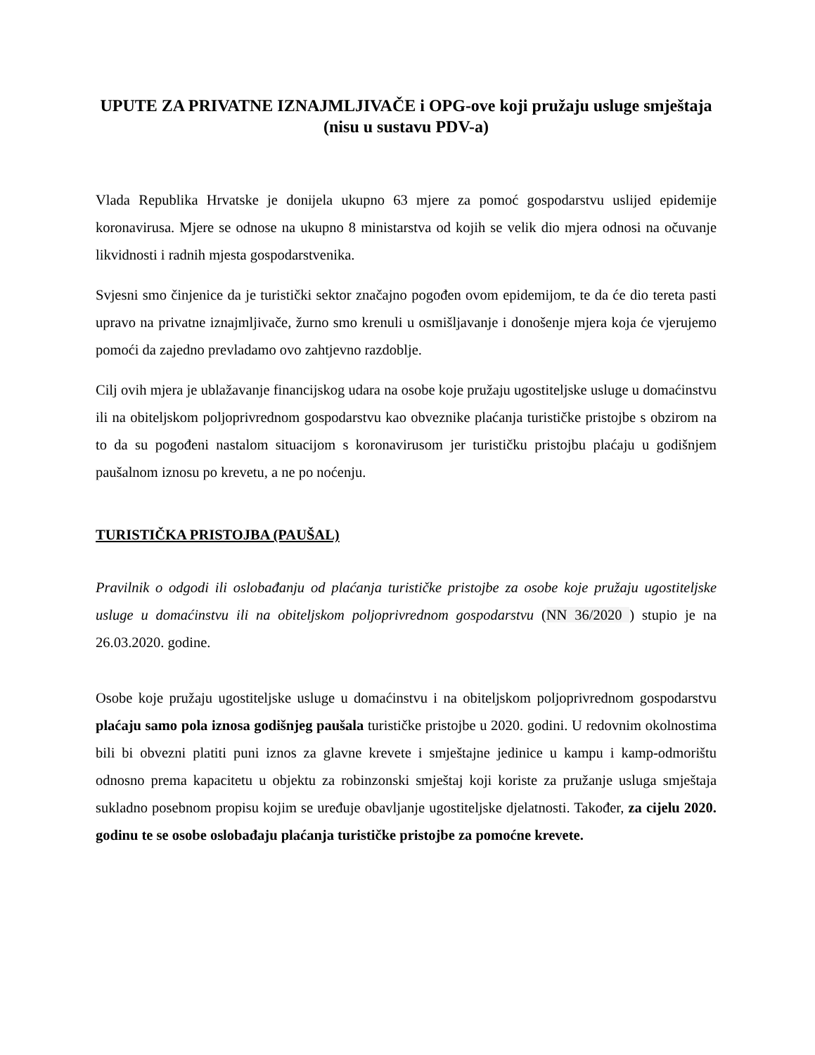UPUTE ZA PRIVATNE IZNAJMLJIVAČE i OPG-ove koji pružaju usluge smještaja
(nisu u sustavu PDV-a)
Vlada Republika Hrvatske je donijela ukupno 63 mjere za pomoć gospodarstvu uslijed epidemije koronavirusa. Mjere se odnose na ukupno 8 ministarstva od kojih se velik dio mjera odnosi na očuvanje likvidnosti i radnih mjesta gospodarstvenika.
Svjesni smo činjenice da je turistički sektor značajno pogođen ovom epidemijom, te da će dio tereta pasti upravo na privatne iznajmljivače, žurno smo krenuli u osmišljavanje i donošenje mjera koja će vjerujemo pomoći da zajedno prevladamo ovo zahtjevno razdoblje.
Cilj ovih mjera je ublažavanje financijskog udara na osobe koje pružaju ugostiteljske usluge u domaćinstvu ili na obiteljskom poljoprivrednom gospodarstvu kao obveznike plaćanja turističke pristojbe s obzirom na to da su pogođeni nastalom situacijom s koronavirusom jer turističku pristojbu plaćaju u godišnjem paušalnom iznosu po krevetu, a ne po noćenju.
TURISTIČKA PRISTOJBA (PAUŠAL)
Pravilnik o odgodi ili oslobađanju od plaćanja turističke pristojbe za osobe koje pružaju ugostiteljske usluge u domaćinstvu ili na obiteljskom poljoprivrednom gospodarstvu (NN 36/2020 ) stupio je na 26.03.2020. godine.
Osobe koje pružaju ugostiteljske usluge u domaćinstvu i na obiteljskom poljoprivrednom gospodarstvu plaćaju samo pola iznosa godišnjeg paušala turističke pristojbe u 2020. godini. U redovnim okolnostima bili bi obvezni platiti puni iznos za glavne krevete i smještajne jedinice u kampu i kamp-odmorištu odnosno prema kapacitetu u objektu za robinzonski smještaj koji koriste za pružanje usluga smještaja sukladno posebnom propisu kojim se uređuje obavljanje ugostiteljske djelatnosti. Također, za cijelu 2020. godinu te se osobe oslobađaju plaćanja turističke pristojbe za pomoćne krevete.